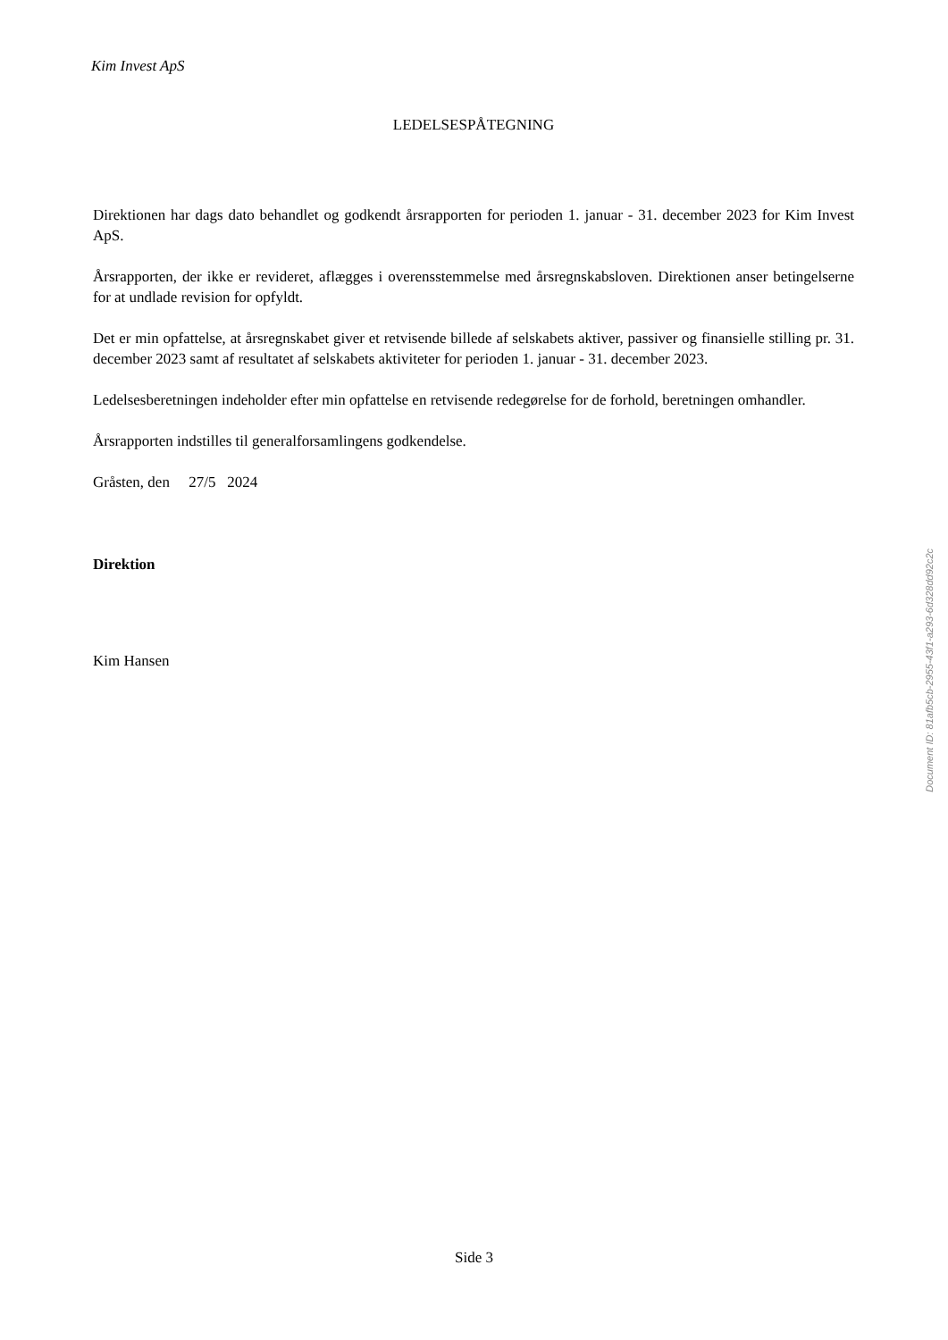Kim Invest ApS
LEDELSESPÅTEGNING
Direktionen har dags dato behandlet og godkendt årsrapporten for perioden 1. januar - 31. december 2023 for Kim Invest ApS.
Årsrapporten, der ikke er revideret, aflægges i overensstemmelse med årsregnskabsloven. Direktionen anser betingelserne for at undlade revision for opfyldt.
Det er min opfattelse, at årsregnskabet giver et retvisende billede af selskabets aktiver, passiver og finansielle stilling pr. 31. december 2023 samt af resultatet af selskabets aktiviteter for perioden 1. januar - 31. december 2023.
Ledelsesberetningen indeholder efter min opfattelse en retvisende redegørelse for de forhold, beretningen omhandler.
Årsrapporten indstilles til generalforsamlingens godkendelse.
Gråsten, den 27/5 2024
Direktion
Kim Hansen
Document ID: 81afb5cb-2955-43f1-a293-6d328dd92c2c
Side 3